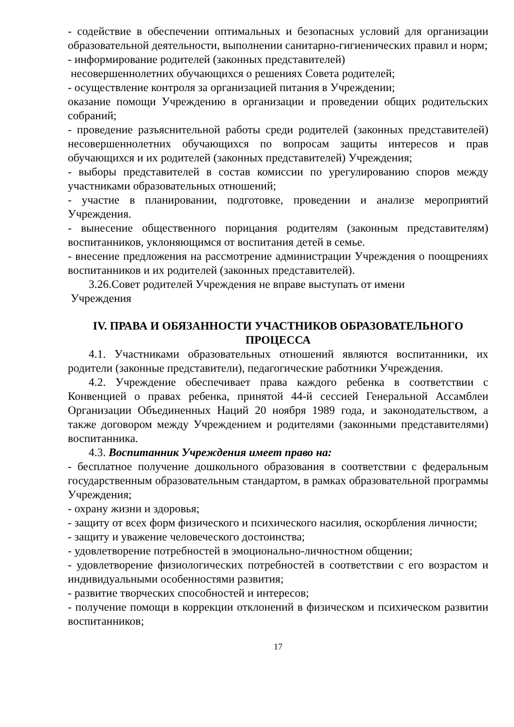- содействие в обеспечении оптимальных и безопасных условий для организации образовательной деятельности, выполнении санитарно-гигиенических правил и норм;
- информирование родителей (законных представителей)
несовершеннолетних обучающихся о решениях Совета родителей;
- осуществление контроля за организацией питания в Учреждении;
оказание помощи Учреждению в организации и проведении общих родительских собраний;
- проведение разъяснительной работы среди родителей (законных представителей) несовершеннолетних обучающихся по вопросам защиты интересов и прав обучающихся и их родителей (законных представителей) Учреждения;
- выборы представителей в состав комиссии по урегулированию споров между участниками образовательных отношений;
- участие в планировании, подготовке, проведении и анализе мероприятий Учреждения.
- вынесение общественного порицания родителям (законным представителям) воспитанников, уклоняющимся от воспитания детей в семье.
- внесение предложения на рассмотрение администрации Учреждения о поощрениях воспитанников и их родителей (законных представителей).
3.26.Совет родителей Учреждения не вправе выступать от имени
Учреждения
IV. ПРАВА И ОБЯЗАННОСТИ УЧАСТНИКОВ ОБРАЗОВАТЕЛЬНОГО ПРОЦЕССА
4.1. Участниками образовательных отношений являются воспитанники, их родители (законные представители), педагогические работники Учреждения.
4.2. Учреждение обеспечивает права каждого ребенка в соответствии с Конвенцией о правах ребенка, принятой 44-й сессией Генеральной Ассамблеи Организации Объединенных Наций 20 ноября 1989 года, и законодательством, а также договором между Учреждением и родителями (законными представителями) воспитанника.
4.3. Воспитанник Учреждения имеет право на:
- бесплатное получение дошкольного образования в соответствии с федеральным государственным образовательным стандартом, в рамках образовательной программы Учреждения;
- охрану жизни и здоровья;
- защиту от всех форм физического и психического насилия, оскорбления личности;
- защиту и уважение человеческого достоинства;
- удовлетворение потребностей в эмоционально-личностном общении;
- удовлетворение физиологических потребностей в соответствии с его возрастом и индивидуальными особенностями развития;
- развитие творческих способностей и интересов;
- получение помощи в коррекции отклонений в физическом и психическом развитии воспитанников;
17